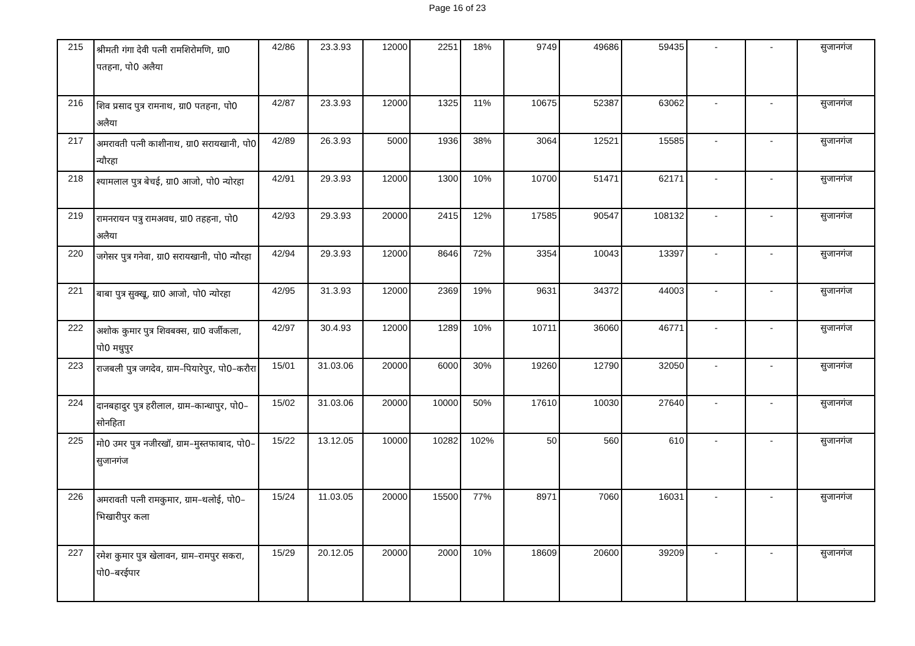Page 16 of 23
| 215 | श्रीमती गंगा देवी पत्नी रामशिरोमणि, ग्रा0 पतहना, पो0 अलैया | 42/86 | 23.3.93 | 12000 | 2251 | 18% | 9749 | 49686 | 59435 | - | - | सुजानगंज |
| 216 | शिव प्रसाद पुत्र रामनाथ, ग्रा0 पतहना, पो0 अलैया | 42/87 | 23.3.93 | 12000 | 1325 | 11% | 10675 | 52387 | 63062 | - | - | सुजानगंज |
| 217 | अमरावती पत्नी काशीनाथ, ग्रा0 सरायखानी, पो0 न्यौरहा | 42/89 | 26.3.93 | 5000 | 1936 | 38% | 3064 | 12521 | 15585 | - | - | सुजानगंज |
| 218 | श्यामलाल पुत्र बेचई, ग्रा0 आजो, पो0 न्योरहा | 42/91 | 29.3.93 | 12000 | 1300 | 10% | 10700 | 51471 | 62171 | - | - | सुजानगंज |
| 219 | रामनरायन पत्रु रामअवध, ग्रा0 तहहना, पो0 अलैया | 42/93 | 29.3.93 | 20000 | 2415 | 12% | 17585 | 90547 | 108132 | - | - | सुजानगंज |
| 220 | जगेसर पुत्र गनेवा, ग्रा0 सरायखानी, पो0 न्यौरहा | 42/94 | 29.3.93 | 12000 | 8646 | 72% | 3354 | 10043 | 13397 | - | - | सुजानगंज |
| 221 | बाबा पुत्र सुक्खू, ग्रा0 आजो, पो0 न्योरहा | 42/95 | 31.3.93 | 12000 | 2369 | 19% | 9631 | 34372 | 44003 | - | - | सुजानगंज |
| 222 | अशोक कुमार पुत्र शिवबक्स, ग्रा0 वर्जीकला, पो0 मधुपुर | 42/97 | 30.4.93 | 12000 | 1289 | 10% | 10711 | 36060 | 46771 | - | - | सुजानगंज |
| 223 | राजबली पुत्र जगदेव, ग्राम–पियारेपुर, पो0–करौरा | 15/01 | 31.03.06 | 20000 | 6000 | 30% | 19260 | 12790 | 32050 | - | - | सुजानगंज |
| 224 | दानबहादुर पुत्र हरीलाल, ग्राम–कान्धापुर, पो0–सोनहिता | 15/02 | 31.03.06 | 20000 | 10000 | 50% | 17610 | 10030 | 27640 | - | - | सुजानगंज |
| 225 | मो0 उमर पुत्र नजीरखॉ, ग्राम–मुस्तफाबाद, पो0–सुजानगंज | 15/22 | 13.12.05 | 10000 | 10282 | 102% | 50 | 560 | 610 | - | - | सुजानगंज |
| 226 | अमरावती पत्नी रामकुमार, ग्राम–थलोई, पो0–भिखारीपुर कला | 15/24 | 11.03.05 | 20000 | 15500 | 77% | 8971 | 7060 | 16031 | - | - | सुजानगंज |
| 227 | रमेश कुमार पुत्र खेलावन, ग्राम–रामपुर सकरा, पो0–बरईपार | 15/29 | 20.12.05 | 20000 | 2000 | 10% | 18609 | 20600 | 39209 | - | - | सुजानगंज |